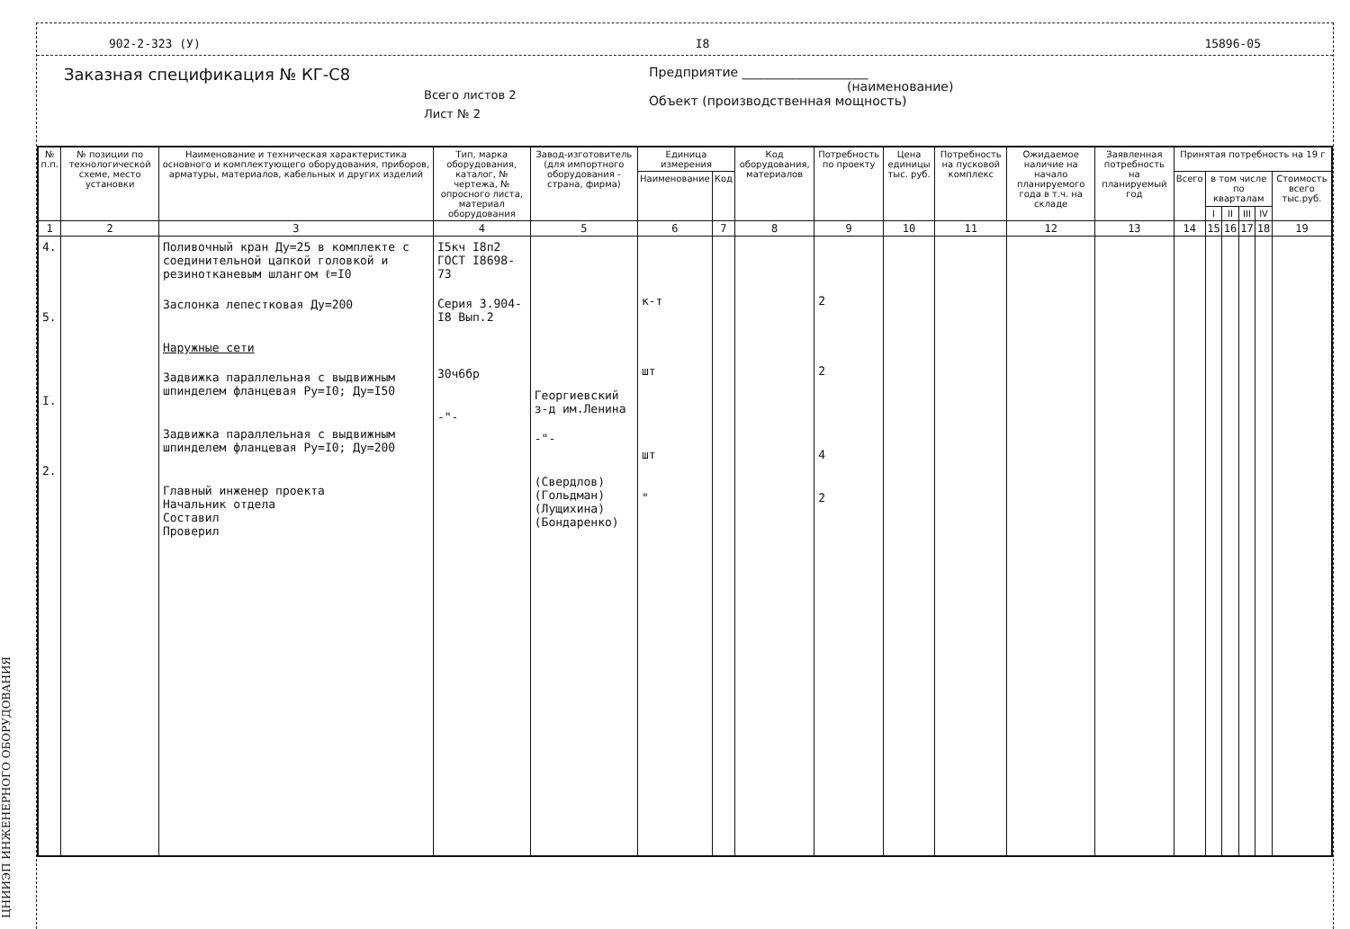ЦНИИЭП ИНЖЕНЕРНОГО ОБОРУДОВАНИЯ
902-2-323 (У) I8 15896-05
Заказная спецификация № КГ-С8
Всего листов 2
Лист № 2
Предприятие ____________________
(наименование)
Объект (производственная мощность)
| № п.п. | № позиции по технологической схеме, место установки | Наименование и техническая характеристика основного и комплектующего оборудования, приборов, арматуры, материалов, кабельных и других изделий | Тип, марка оборудования, каталог, № чертежа, № опросного листа, материал оборудования | Завод-изготовитель (для импортного оборудования - страна, фирма) | Единица измерения | | Код оборудования, материалов | Потребность по проекту | Цена единицы тыс. руб. | Потребность на пусковой комплекс | Ожидаемое наличие на начало планируемого года в т.ч. на складе | Заявленная потребность на планируемый год | Принятая потребность на 19 г | | | | | |
| --- | --- | --- | --- | --- | --- | --- | --- | --- | --- | --- | --- | --- | --- | --- | --- | --- | --- | --- |
| | | | | | Наименование | Код | | | | | | | Всего | в том числе по кварталам | | | | Стоимость всего тыс.руб. |
| | | | | | | | | | | | | | | I | II | III | IV | |
| 1 | 2 | 3 | 4 | 5 | 6 | 7 | 8 | 9 | 10 | 11 | 12 | 13 | 14 | 15 | 16 | 17 | 18 | 19 |
| 4. 5. I. 2. | | Поливочный кран Ду=25 в комплекте с соединительной цапкой головкой и резинотканевым шлангом ℓ=I0 Заслонка лепестковая Ду=200 Наружные сети Задвижка параллельная с выдвижным шпинделем фланцевая Ру=I0; Ду=I50 Задвижка параллельная с выдвижным шпинделем фланцевая Ру=I0; Ду=200 Главный инженер проекта Начальник отдела Составил Проверил | I5кч I8п2 ГОСТ I8698-73 Серия 3.904-I8 Вып.2 30ч6бр -"- | Георгиевский з-д им.Ленина -"- (Свердлов) (Гольдман) (Лущихина) (Бондаренко) | к-т шт шт " | | | 2 2 4 2 | | | | | | | | | | |